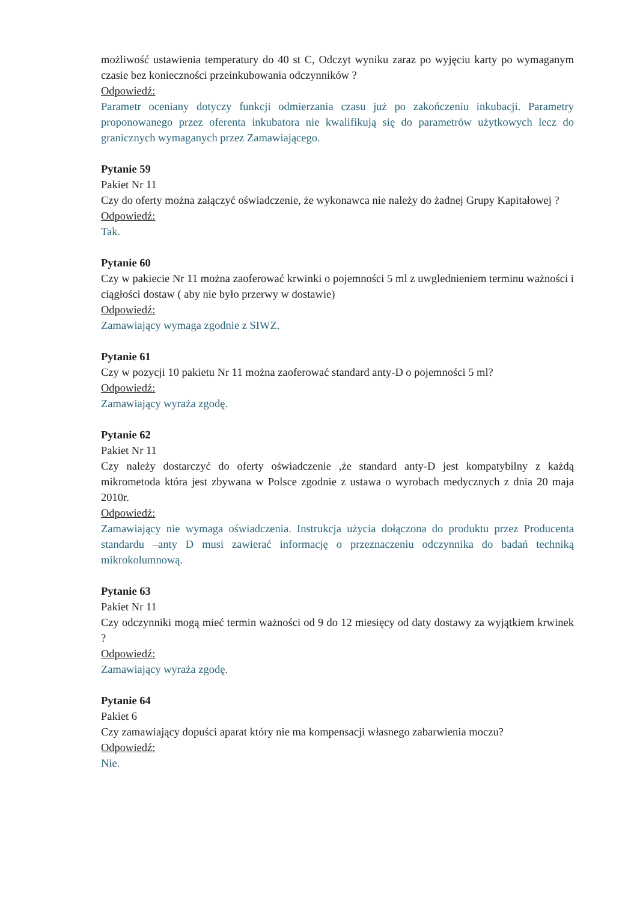możliwość ustawienia temperatury do 40 st C, Odczyt wyniku zaraz po wyjęciu karty po wymaganym czasie bez konieczności przeinkubowania odczynników ?
Odpowiedź:
Parametr oceniany dotyczy funkcji odmierzania czasu już po zakończeniu inkubacji. Parametry proponowanego przez oferenta inkubatora nie kwalifikują się do parametrów użytkowych lecz do granicznych wymaganych przez Zamawiającego.
Pytanie 59
Pakiet Nr 11
Czy do oferty można załączyć oświadczenie, że wykonawca nie należy do żadnej Grupy Kapitałowej ?
Odpowiedź:
Tak.
Pytanie 60
Czy w pakiecie Nr 11 można zaoferować krwinki o pojemności 5 ml z uwglednieniem terminu ważności i ciągłości dostaw ( aby nie było przerwy w dostawie)
Odpowiedź:
Zamawiający wymaga zgodnie z SIWZ.
Pytanie 61
Czy w pozycji 10 pakietu Nr 11 można zaoferować standard anty-D o pojemności 5 ml?
Odpowiedź:
Zamawiający wyraża zgodę.
Pytanie 62
Pakiet Nr 11
Czy należy dostarczyć do oferty oświadczenie ,że standard anty-D jest kompatybilny z każdą mikrometoda która jest zbywana w Polsce zgodnie z ustawa o wyrobach medycznych z dnia 20 maja 2010r.
Odpowiedź:
Zamawiający nie wymaga oświadczenia. Instrukcja użycia dołączona do produktu przez Producenta standardu –anty D musi zawierać informację o przeznaczeniu odczynnika do badań techniką mikrokolumnową.
Pytanie 63
Pakiet Nr 11
Czy odczynniki mogą mieć termin ważności od 9 do 12 miesięcy od daty dostawy za wyjątkiem krwinek ?
Odpowiedź:
Zamawiający wyraża zgodę.
Pytanie 64
Pakiet 6
Czy zamawiający dopuści aparat który nie ma kompensacji własnego zabarwienia moczu?
Odpowiedź:
Nie.